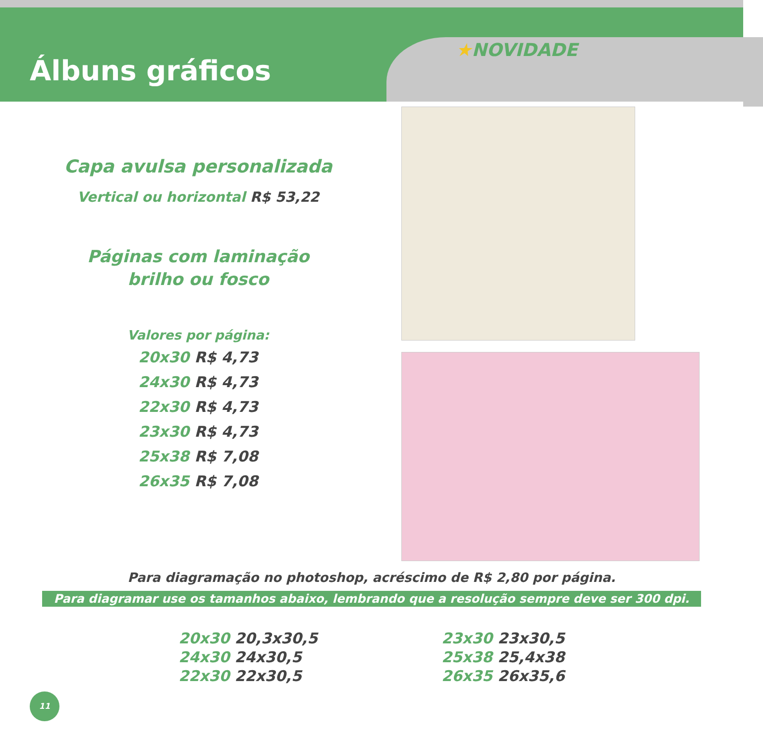Álbuns gráficos
★NOVIDADE
Capa avulsa personalizada
Vertical ou horizontal R$ 53,22
Páginas com laminação
brilho ou fosco
Valores por página:
20x30 R$ 4,73
24x30 R$ 4,73
22x30 R$ 4,73
23x30 R$ 4,73
25x38 R$ 7,08
26x35 R$ 7,08
Para diagramação no photoshop, acréscimo de R$ 2,80 por página.
Para diagramar use os tamanhos abaixo, lembrando que a resolução sempre deve ser 300 dpi.
20x30 20,3x30,5
24x30 24x30,5
22x30 22x30,5
23x30 23x30,5
25x38 25,4x38
26x35 26x35,6
11